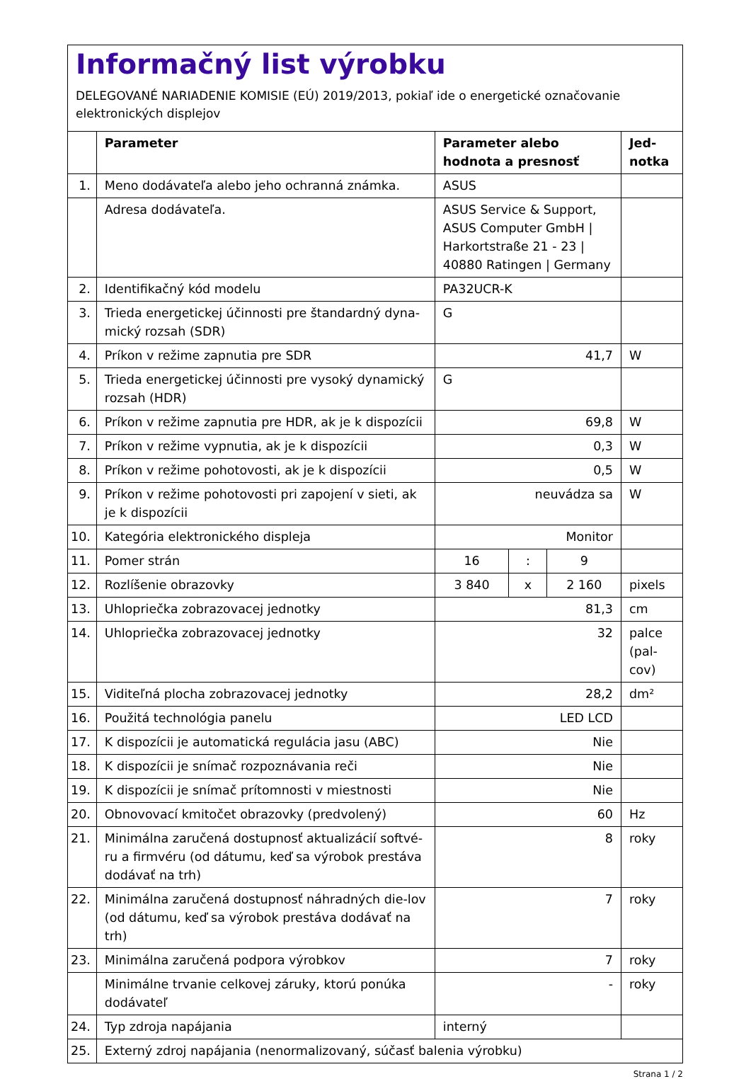Informačný list výrobku
DELEGOVANÉ NARIADENIE KOMISIE (EÚ) 2019/2013, pokiaľ ide o energetické označovanie elektronických displejov
| | Parameter | Parameter alebo hodnota a presnosť | | | Jed- notka |
| --- | --- | --- | --- | --- | --- |
| 1. | Meno dodávateľa alebo jeho ochranná známka. | ASUS | | | |
| | Adresa dodávateľa. | ASUS Service & Support, ASUS Computer GmbH / Harkortstraße 21 - 23 / 40880 Ratingen / Germany | | | |
| 2. | Identifikačný kód modelu | PA32UCR-K | | | |
| 3. | Trieda energetickej účinnosti pre štandardný dyna-mický rozsah (SDR) | G | | | |
| 4. | Príkon v režime zapnutia pre SDR | 41,7 | | | W |
| 5. | Trieda energetickej účinnosti pre vysoký dynamický rozsah (HDR) | G | | | |
| 6. | Príkon v režime zapnutia pre HDR, ak je k dispozícii | 69,8 | | | W |
| 7. | Príkon v režime vypnutia, ak je k dispozícii | 0,3 | | | W |
| 8. | Príkon v režime pohotovosti, ak je k dispozícii | 0,5 | | | W |
| 9. | Príkon v režime pohotovosti pri zapojení v sieti, ak je k dispozícii | neuvádza sa | | | W |
| 10. | Kategória elektronického displeja | Monitor | | | |
| 11. | Pomer strán | 16 | : | 9 | |
| 12. | Rozlíšenie obrazovky | 3 840 | x | 2 160 | pixels |
| 13. | Uhlopriečka zobrazovacej jednotky | 81,3 | | | cm |
| 14. | Uhlopriečka zobrazovacej jednotky | 32 | | | palce (pal-cov) |
| 15. | Viditeľná plocha zobrazovacej jednotky | 28,2 | | | dm² |
| 16. | Použitá technológia panelu | LED LCD | | | |
| 17. | K dispozícii je automatická regulácia jasu (ABC) | Nie | | | |
| 18. | K dispozícii je snímač rozpoznávania reči | Nie | | | |
| 19. | K dispozícii je snímač prítomnosti v miestnosti | Nie | | | |
| 20. | Obnovovací kmitočet obrazovky (predvolený) | 60 | | | Hz |
| 21. | Minimálna zaručená dostupnosť aktualizácií softvé-ru a firmvéru (od dátumu, keď sa výrobok prestáva dodávať na trh) | 8 | | | roky |
| 22. | Minimálna zaručená dostupnosť náhradných die-lov (od dátumu, keď sa výrobok prestáva dodávať na trh) | 7 | | | roky |
| 23. | Minimálna zaručená podpora výrobkov | 7 | | | roky |
| | Minimálne trvanie celkovej záruky, ktorú ponúka dodávateľ | - | | | roky |
| 24. | Typ zdroja napájania | interný | | | |
| 25. | Externý zdroj napájania (nenormalizovaný, súčasť balenia výrobku) | | | | |
Strana 1 / 2